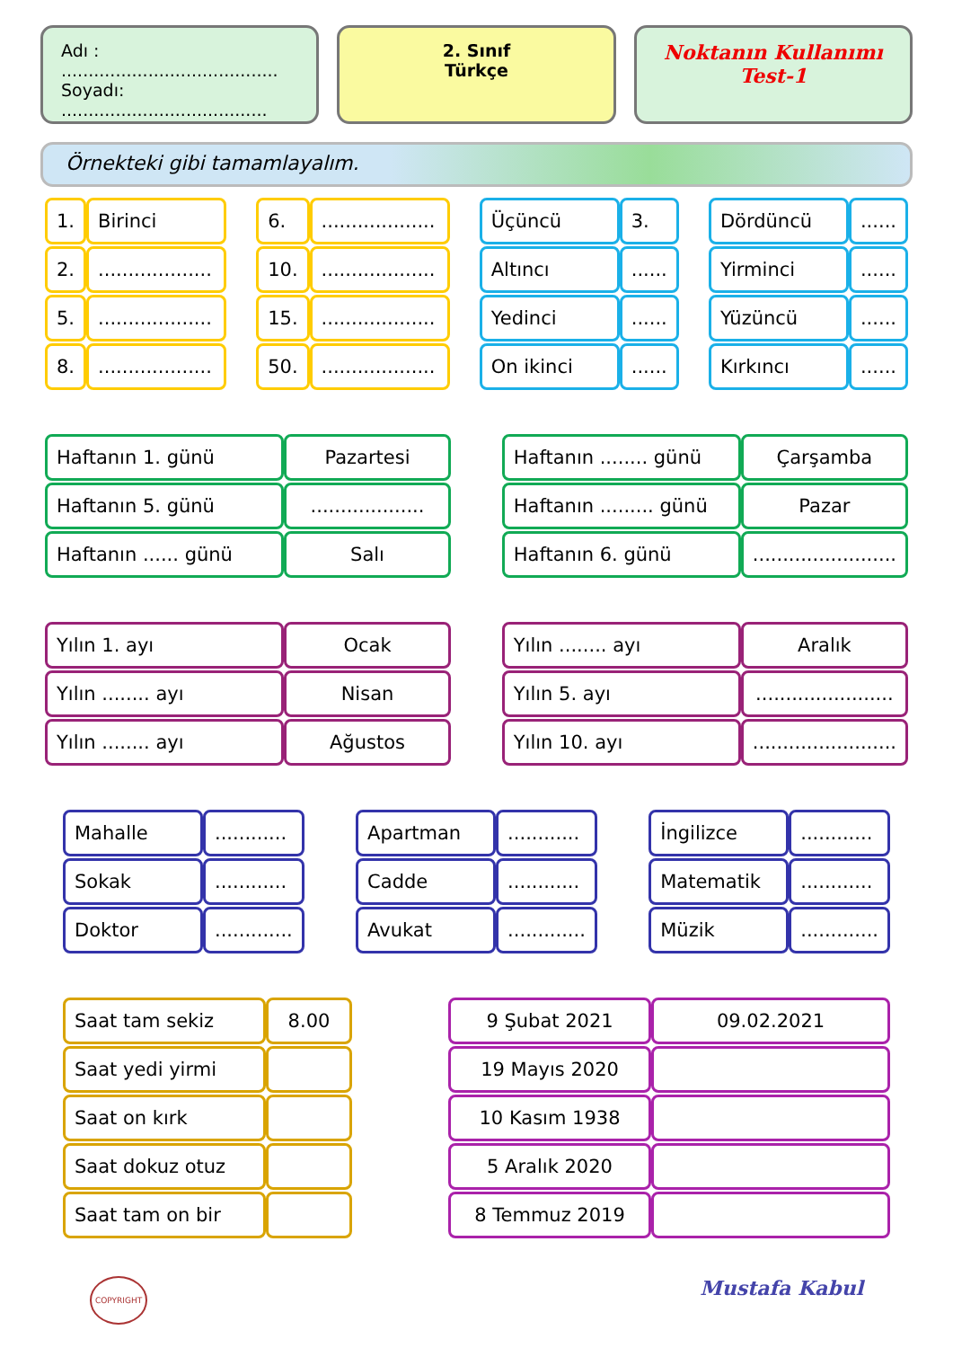Adı : ........................................
Soyadı: ......................................
2. Sınıf
Türkçe
Noktanın Kullanımı
Test-1
Örnekteki gibi tamamlayalım.
| 1. | Birinci |
| 2. | ................... |
| 5. | ................... |
| 8. | ................... |
| 6. | ................... |
| 10. | ................... |
| 15. | ................... |
| 50. | ................... |
| Üçüncü | 3. |
| Altıncı | ...... |
| Yedinci | ...... |
| On ikinci | ...... |
| Dördüncü | ...... |
| Yirminci | ...... |
| Yüzüncü | ...... |
| Kırkıncı | ...... |
| Haftanın 1. günü | Pazartesi |
| Haftanın 5. günü | ................... |
| Haftanın ...... günü | Salı |
| Haftanın ........ günü | Çarşamba |
| Haftanın ......... günü | Pazar |
| Haftanın 6. günü | ........................ |
| Yılın 1. ayı | Ocak |
| Yılın ........ ayı | Nisan |
| Yılın ........ ayı | Ağustos |
| Yılın ........ ayı | Aralık |
| Yılın 5. ayı | ....................... |
| Yılın 10. ayı | ........................ |
| Mahalle | ............ |
| Sokak | ............ |
| Doktor | ............. |
| Apartman | ............ |
| Cadde | ............ |
| Avukat | ............. |
| İngilizce | ............ |
| Matematik | ............ |
| Müzik | ............. |
| Saat tam sekiz | 8.00 |
| Saat yedi yirmi | |
| Saat on kırk | |
| Saat dokuz otuz | |
| Saat tam on bir | |
| 9 Şubat 2021 | 09.02.2021 |
| 19 Mayıs 2020 | |
| 10 Kasım 1938 | |
| 5 Aralık 2020 | |
| 8 Temmuz 2019 | |
COPYRIGHT Mustafa Kabul